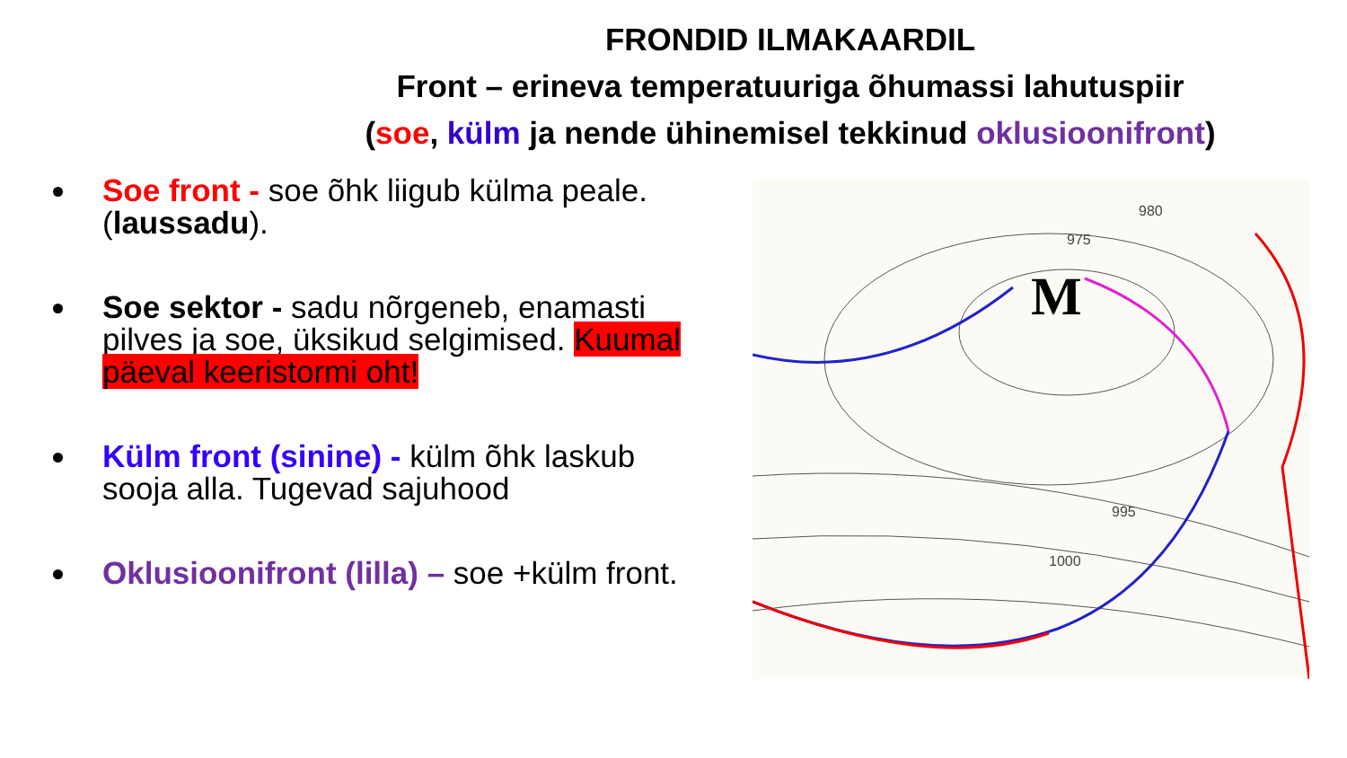FRONDID ILMAKAARDIL
Front – erineva temperatuuriga õhumassi lahutuspiir
(soe, külm ja nende ühinemisel tekkinud oklusioonifront)
Soe front - soe õhk liigub külma peale. (laussadu).
Soe sektor - sadu nõrgeneb, enamasti pilves ja soe, üksikud selgimised. Kuumal päeval keeristormi oht!
Külm front (sinine) - külm õhk laskub sooja alla. Tugevad sajuhood
Oklusioonifront (lilla) – soe +külm front.
M
980
975
995
1000